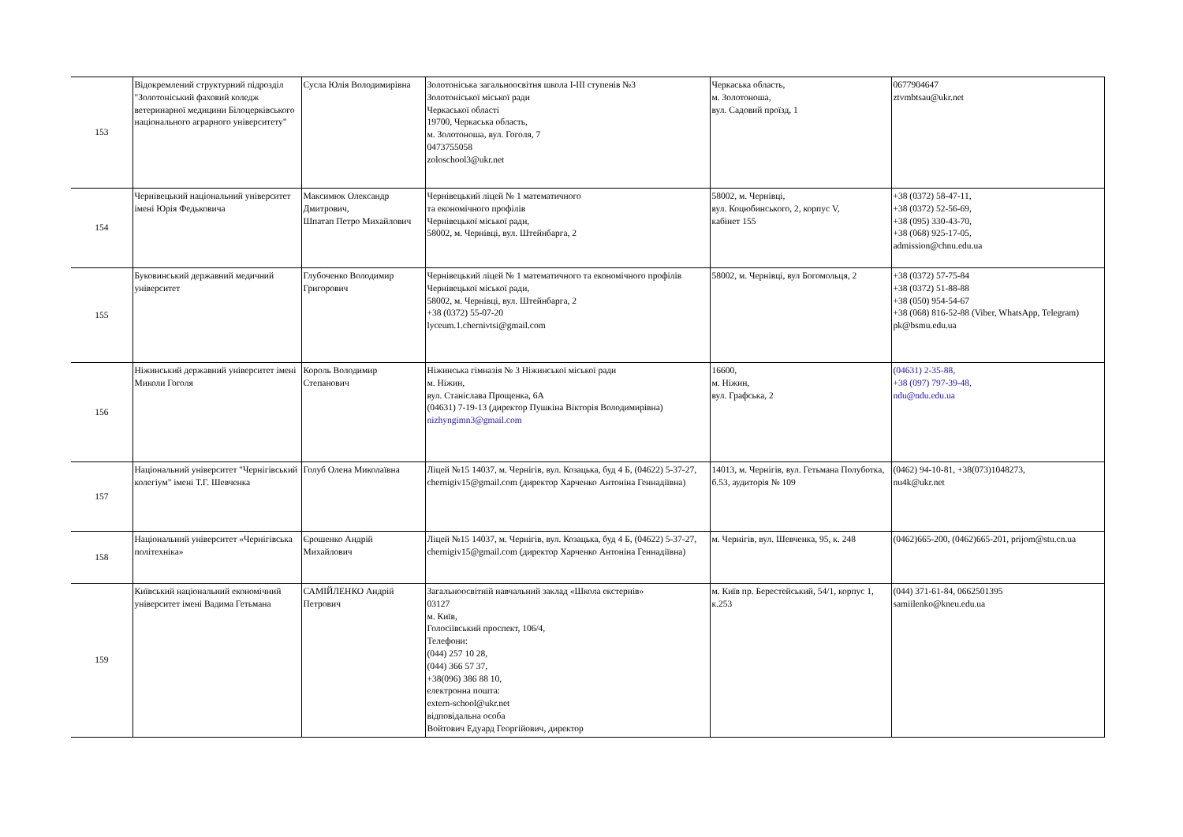| 153 | Відокремлений структурний підрозділ "Золотоніський фаховий коледж ветеринарної медицини Білоцерківського національного аграрного університету" | Сусла Юлія Володимирівна | Золотоніська загальноосвітня школа І-ІІІ ступенів №3 Золотоніської міської ради Черкаської області 19700, Черкаська область, м. Золотоноша, вул. Гоголя, 7 0473755058 zoloschool3@ukr.net | Черкаська область, м. Золотоноша, вул. Садовий проїзд, 1 | 0677904647 ztvmbtsau@ukr.net |
| 154 | Чернівецький національний університет імені Юрія Федьковича | Максимюк Олександр Дмитрович, Шпатап Петро Михайлович | Чернівецький ліцей № 1 математичного та економічного профілів Чернівецької міської ради, 58002, м. Чернівці, вул. Штейнбарга, 2 | 58002, м. Чернівці, вул. Коцюбинського, 2, корпус V, кабінет 155 | +38 (0372) 58-47-11, +38 (0372) 52-56-69, +38 (095) 330-43-70, +38 (068) 925-17-05, admission@chnu.edu.ua |
| 155 | Буковинський державний медичний університет | Глубоченко Володимир Григорович | Чернівецький ліцей № 1 математичного та економічного профілів Чернівецької міської ради, 58002, м. Чернівці, вул. Штейнбарга, 2 +38 (0372) 55-07-20 lyceum.1.chernivtsi@gmail.com | 58002, м. Чернівці, вул Богомольця, 2 | +38 (0372) 57-75-84 +38 (0372) 51-88-88 +38 (050) 954-54-67 +38 (068) 816-52-88 (Viber, WhatsApp, Telegram) pk@bsmu.edu.ua |
| 156 | Ніжинський державний університет імені Миколи Гоголя | Король Володимир Степанович | Ніжинська гімназія № 3 Ніжинської міської ради м. Ніжин, вул. Станіслава Прощенка, 6А (04631) 7-19-13 (директор Пушкіна Вікторія Володимирівна) nizhyngimn3@gmail.com | 16600, м. Ніжин, вул. Графська, 2 | (04631) 2-35-88, +38 (097) 797-39-48, ndu@ndu.edu.ua |
| 157 | Національний університет "Чернігівський колегіум" імені Т.Г. Шевченка | Голуб Олена Миколаївна | Ліцей №15 14037, м. Чернігів, вул. Козацька, буд 4 Б, (04622) 5-37-27, chernigiv15@gmail.com (директор Харченко Антоніна Геннадіївна) | 14013, м. Чернігів, вул. Гетьмана Полуботка, б.53, аудиторія № 109 | (0462) 94-10-81, +38(073)1048273, nu4k@ukr.net |
| 158 | Національний університет «Чернігівська політехніка» | Єрошенко Андрій Михайлович | Ліцей №15 14037, м. Чернігів, вул. Козацька, буд 4 Б, (04622) 5-37-27, chernigiv15@gmail.com (директор Харченко Антоніна Геннадіївна) | м. Чернігів, вул. Шевченка, 95, к. 248 | (0462)665-200, (0462)665-201, prijom@stu.cn.ua |
| 159 | Київський національний економічний університет імені Вадима Гетьмана | САМІЙЛЕНКО Андрій Петрович | Загальноосвітній навчальний заклад «Школа екстернів» 03127 м. Київ, Голосіївський проспект, 106/4, Телефони: (044) 257 10 28, (044) 366 57 37, +38(096) 386 88 10, електронна пошта: extern-school@ukr.net відповідальна особа Войтович Едуард Георгійович, директор | м. Київ пр. Берестейський, 54/1, корпус 1, к.253 | (044) 371-61-84, 0662501395 samiilenko@kneu.edu.ua |